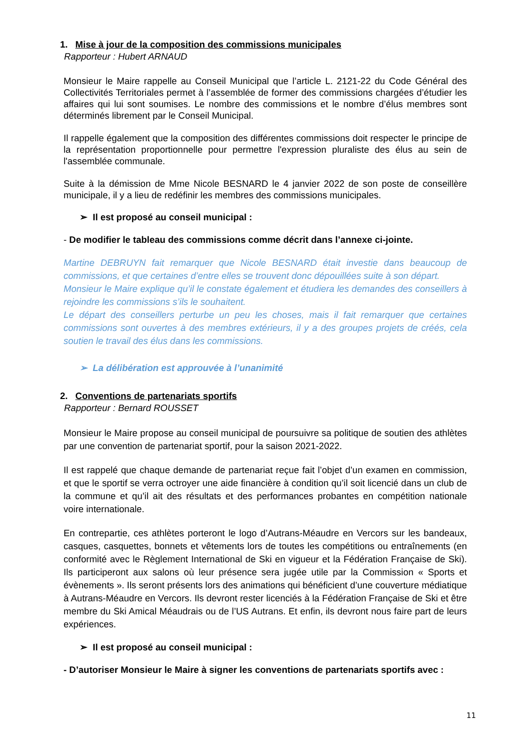1. Mise à jour de la composition des commissions municipales
Rapporteur : Hubert ARNAUD
Monsieur le Maire rappelle au Conseil Municipal que l’article L. 2121-22 du Code Général des Collectivités Territoriales permet à l’assemblée de former des commissions chargées d’étudier les affaires qui lui sont soumises. Le nombre des commissions et le nombre d’élus membres sont déterminés librement par le Conseil Municipal.
Il rappelle également que la composition des différentes commissions doit respecter le principe de la représentation proportionnelle pour permettre l'expression pluraliste des élus au sein de l'assemblée communale.
Suite à la démission de Mme Nicole BESNARD le 4 janvier 2022 de son poste de conseillère municipale, il y a lieu de redéfinir les membres des commissions municipales.
➢ Il est proposé au conseil municipal :
- De modifier le tableau des commissions comme décrit dans l’annexe ci-jointe.
Martine DEBRUYN fait remarquer que Nicole BESNARD était investie dans beaucoup de commissions, et que certaines d’entre elles se trouvent donc dépouillées suite à son départ.
Monsieur le Maire explique qu’il le constate également et étudiera les demandes des conseillers à rejoindre les commissions s’ils le souhaitent.
Le départ des conseillers perturbe un peu les choses, mais il fait remarquer que certaines commissions sont ouvertes à des membres extérieurs, il y a des groupes projets de créés, cela soutien le travail des élus dans les commissions.
➢ La délibération est approuvée à l’unanimité
2. Conventions de partenariats sportifs
Rapporteur : Bernard ROUSSET
Monsieur le Maire propose au conseil municipal de poursuivre sa politique de soutien des athlètes par une convention de partenariat sportif, pour la saison 2021-2022.
Il est rappelé que chaque demande de partenariat reçue fait l’objet d’un examen en commission, et que le sportif se verra octroyer une aide financière à condition qu’il soit licencié dans un club de la commune et qu’il ait des résultats et des performances probantes en compétition nationale voire internationale.
En contrepartie, ces athlètes porteront le logo d’Autrans-Méaudre en Vercors sur les bandeaux, casques, casquettes, bonnets et vêtements lors de toutes les compétitions ou entraînements (en conformité avec le Règlement International de Ski en vigueur et la Fédération Française de Ski). Ils participeront aux salons où leur présence sera jugée utile par la Commission « Sports et évènements ». Ils seront présents lors des animations qui bénéficient d’une couverture médiatique à Autrans-Méaudre en Vercors. Ils devront rester licenciés à la Fédération Française de Ski et être membre du Ski Amical Méaudrais ou de l’US Autrans. Et enfin, ils devront nous faire part de leurs expériences.
➢ Il est proposé au conseil municipal :
- D’autoriser Monsieur le Maire à signer les conventions de partenariats sportifs avec :
11